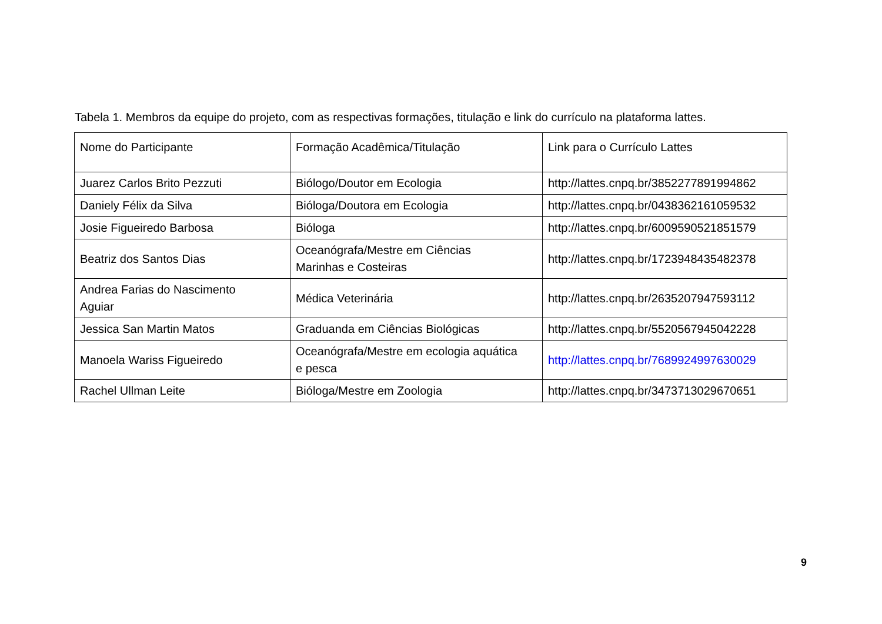Tabela 1. Membros da equipe do projeto, com as respectivas formações, titulação e link do currículo na plataforma lattes.
| Nome do Participante | Formação Acadêmica/Titulação | Link para o Currículo Lattes |
| Juarez Carlos Brito Pezzuti | Biólogo/Doutor em Ecologia | http://lattes.cnpq.br/3852277891994862 |
| Daniely Félix da Silva | Bióloga/Doutora em Ecologia | http://lattes.cnpq.br/0438362161059532 |
| Josie Figueiredo Barbosa | Bióloga | http://lattes.cnpq.br/6009590521851579 |
| Beatriz dos Santos Dias | Oceanógrafa/Mestre em Ciências Marinhas e Costeiras | http://lattes.cnpq.br/1723948435482378 |
| Andrea Farias do Nascimento Aguiar | Médica Veterinária | http://lattes.cnpq.br/2635207947593112 |
| Jessica San Martin Matos | Graduanda em Ciências Biológicas | http://lattes.cnpq.br/5520567945042228 |
| Manoela Wariss Figueiredo | Oceanógrafa/Mestre em ecologia aquática e pesca | http://lattes.cnpq.br/7689924997630029 |
| Rachel Ullman Leite | Bióloga/Mestre em Zoologia | http://lattes.cnpq.br/3473713029670651 |
9